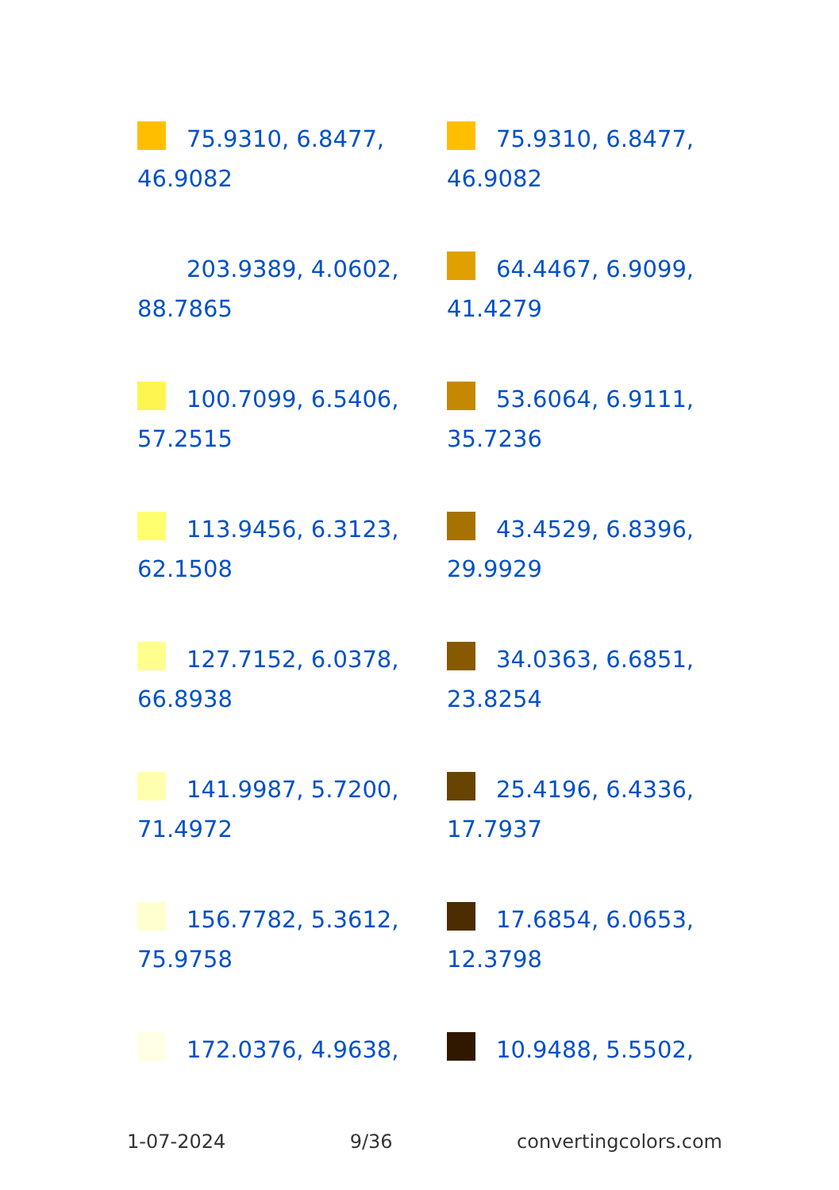75.9310, 6.8477,
46.9082
75.9310, 6.8477,
46.9082
203.9389, 4.0602,
88.7865
64.4467, 6.9099,
41.4279
100.7099, 6.5406,
57.2515
53.6064, 6.9111,
35.7236
113.9456, 6.3123,
62.1508
43.4529, 6.8396,
29.9929
127.7152, 6.0378,
66.8938
34.0363, 6.6851,
23.8254
141.9987, 5.7200,
71.4972
25.4196, 6.4336,
17.7937
156.7782, 5.3612,
75.9758
17.6854, 6.0653,
12.3798
172.0376, 4.9638,
10.9488, 5.5502,
1-07-2024 9/36 convertingcolors.com